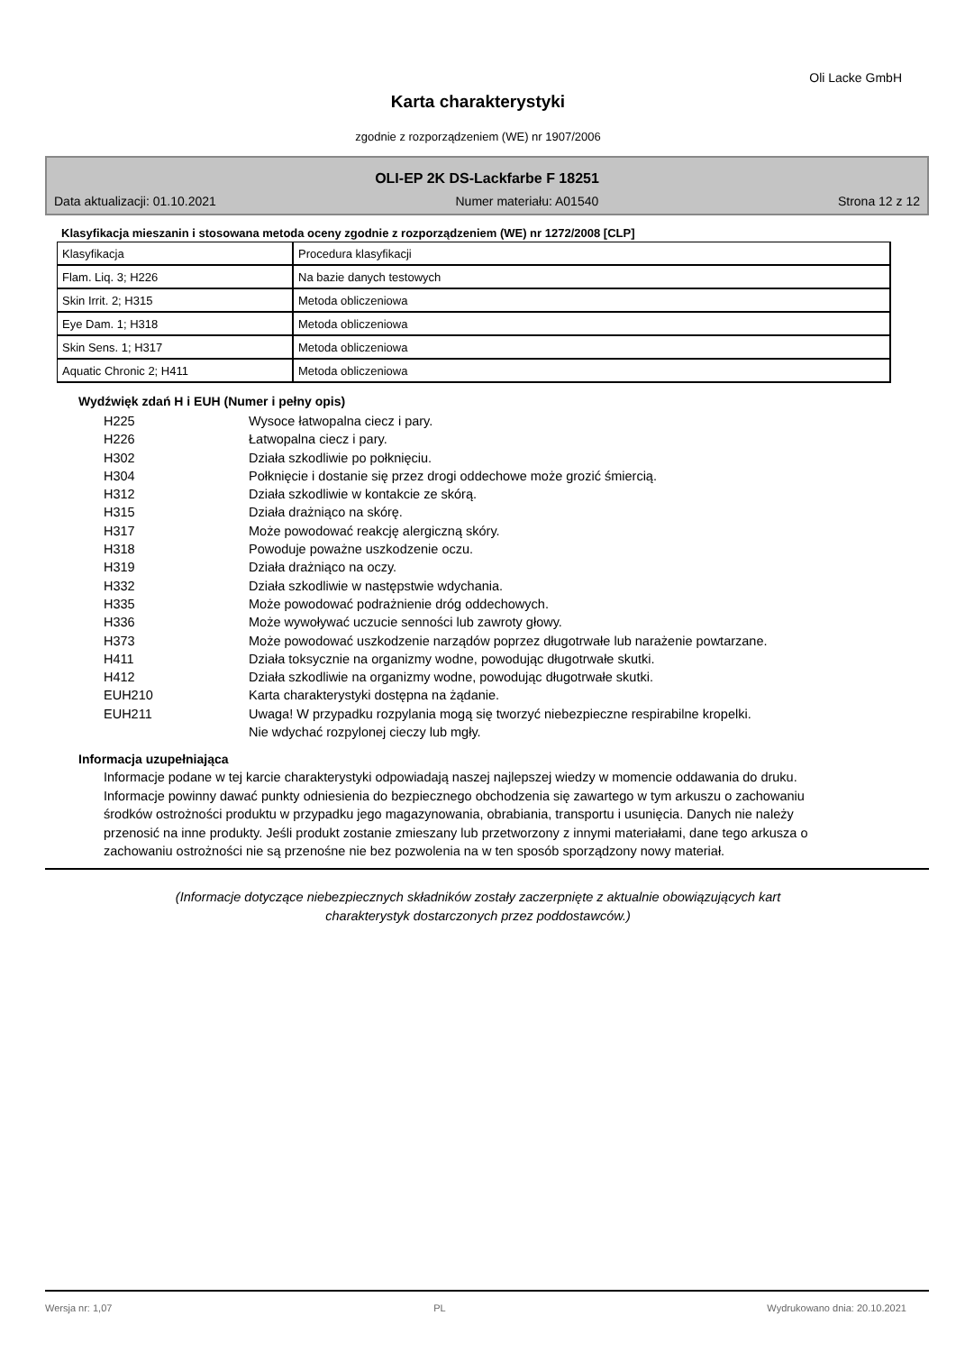Oli Lacke GmbH
Karta charakterystyki
zgodnie z rozporządzeniem (WE) nr 1907/2006
OLI-EP 2K DS-Lackfarbe F 18251
Data aktualizacji: 01.10.2021 Numer materiału: A01540 Strona 12 z 12
Klasyfikacja mieszanin i stosowana metoda oceny zgodnie z rozporządzeniem (WE) nr 1272/2008 [CLP]
| Klasyfikacja | Procedura klasyfikacji |
| Flam. Liq. 3; H226 | Na bazie danych testowych |
| Skin Irrit. 2; H315 | Metoda obliczeniowa |
| Eye Dam. 1; H318 | Metoda obliczeniowa |
| Skin Sens. 1; H317 | Metoda obliczeniowa |
| Aquatic Chronic 2; H411 | Metoda obliczeniowa |
Wydźwięk zdań H i EUH (Numer i pełny opis)
H225 Wysoce łatwopalna ciecz i pary.
H226 Łatwopalna ciecz i pary.
H302 Działa szkodliwie po połknięciu.
H304 Połknięcie i dostanie się przez drogi oddechowe może grozić śmiercią.
H312 Działa szkodliwie w kontakcie ze skórą.
H315 Działa drażniąco na skórę.
H317 Może powodować reakcję alergiczną skóry.
H318 Powoduje poważne uszkodzenie oczu.
H319 Działa drażniąco na oczy.
H332 Działa szkodliwie w następstwie wdychania.
H335 Może powodować podrażnienie dróg oddechowych.
H336 Może wywoływać uczucie senności lub zawroty głowy.
H373 Może powodować uszkodzenie narządów poprzez długotrwałe lub narażenie powtarzane.
H411 Działa toksycznie na organizmy wodne, powodując długotrwałe skutki.
H412 Działa szkodliwie na organizmy wodne, powodując długotrwałe skutki.
EUH210 Karta charakterystyki dostępna na żądanie.
EUH211 Uwaga! W przypadku rozpylania mogą się tworzyć niebezpieczne respirabilne kropelki.
Nie wdychać rozpylonej cieczy lub mgły.
Informacja uzupełniająca
Informacje podane w tej karcie charakterystyki odpowiadają naszej najlepszej wiedzy w momencie oddawania do druku. Informacje powinny dawać punkty odniesienia do bezpiecznego obchodzenia się zawartego w tym arkuszu o zachowaniu środków ostrożności produktu w przypadku jego magazynowania, obrabiania, transportu i usunięcia. Danych nie należy przenosić na inne produkty. Jeśli produkt zostanie zmieszany lub przetworzony z innymi materiałami, dane tego arkusza o zachowaniu ostrożności nie są przenośne nie bez pozwolenia na w ten sposób sporządzony nowy materiał.
(Informacje dotyczące niebezpiecznych składników zostały zaczerpnięte z aktualnie obowiązujących kart charakterystyk dostarczonych przez poddostawców.)
Wersja nr: 1,07 PL Wydrukowano dnia: 20.10.2021